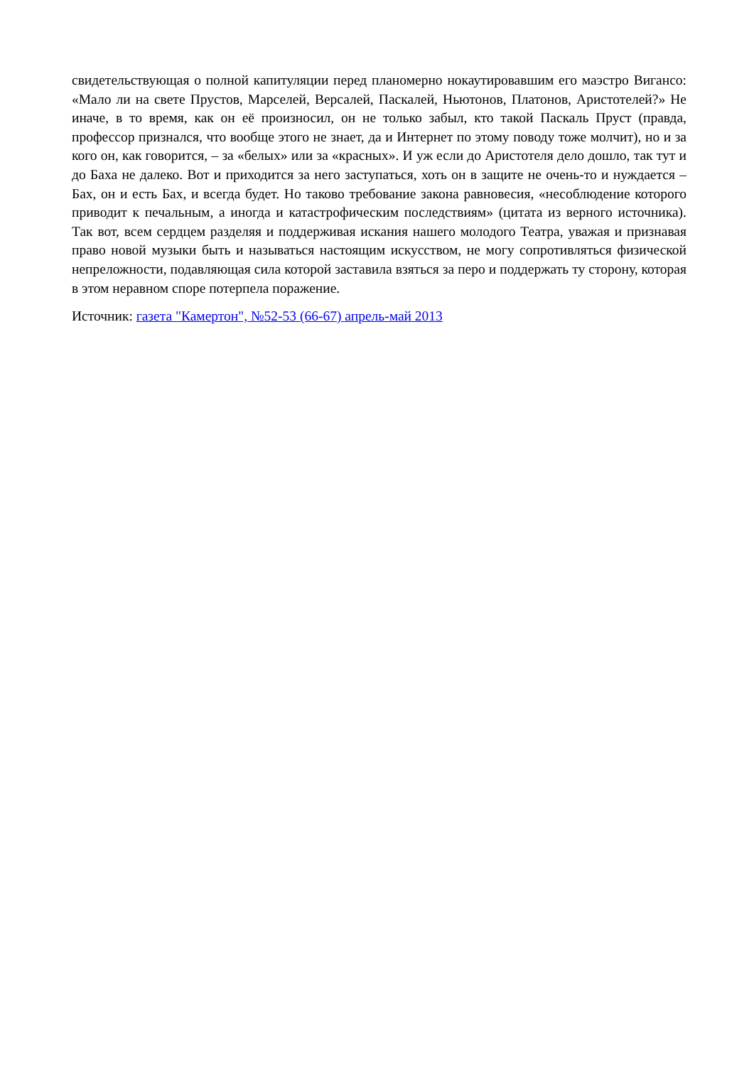свидетельствующая о полной капитуляции перед планомерно нокаутировавшим его маэстро Вигансо: «Мало ли на свете Прустов, Марселей, Версалей, Паскалей, Ньютонов, Платонов, Аристотелей?» Не иначе, в то время, как он её произносил, он не только забыл, кто такой Паскаль Пруст (правда, профессор признался, что вообще этого не знает, да и Интернет по этому поводу тоже молчит), но и за кого он, как говорится, – за «белых» или за «красных». И уж если до Аристотеля дело дошло, так тут и до Баха не далеко. Вот и приходится за него заступаться, хоть он в защите не очень-то и нуждается – Бах, он и есть Бах, и всегда будет. Но таково требование закона равновесия, «несоблюдение которого приводит к печальным, а иногда и катастрофическим последствиям» (цитата из верного источника). Так вот, всем сердцем разделяя и поддерживая искания нашего молодого Театра, уважая и признавая право новой музыки быть и называться настоящим искусством, не могу сопротивляться физической непреложности, подавляющая сила которой заставила взяться за перо и поддержать ту сторону, которая в этом неравном споре потерпела поражение.
Источник: газета "Камертон", №52-53 (66-67) апрель-май 2013